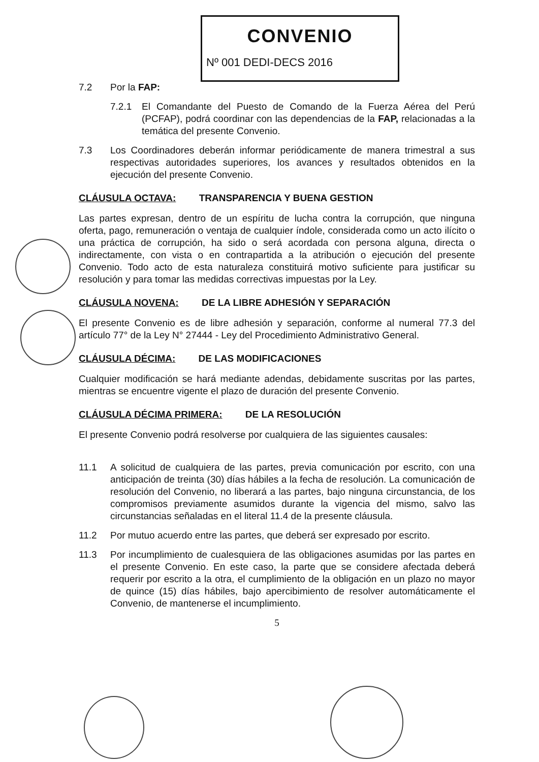CONVENIO
Nº 001 DEDI-DECS 2016
7.2 Por la FAP:
7.2.1 El Comandante del Puesto de Comando de la Fuerza Aérea del Perú (PCFAP), podrá coordinar con las dependencias de la FAP, relacionadas a la temática del presente Convenio.
7.3 Los Coordinadores deberán informar periódicamente de manera trimestral a sus respectivas autoridades superiores, los avances y resultados obtenidos en la ejecución del presente Convenio.
CLÁUSULA OCTAVA: TRANSPARENCIA Y BUENA GESTION
Las partes expresan, dentro de un espíritu de lucha contra la corrupción, que ninguna oferta, pago, remuneración o ventaja de cualquier índole, considerada como un acto ilícito o una práctica de corrupción, ha sido o será acordada con persona alguna, directa o indirectamente, con vista o en contrapartida a la atribución o ejecución del presente Convenio. Todo acto de esta naturaleza constituirá motivo suficiente para justificar su resolución y para tomar las medidas correctivas impuestas por la Ley.
CLÁUSULA NOVENA: DE LA LIBRE ADHESIÓN Y SEPARACIÓN
El presente Convenio es de libre adhesión y separación, conforme al numeral 77.3 del artículo 77° de la Ley N° 27444 - Ley del Procedimiento Administrativo General.
CLÁUSULA DÉCIMA: DE LAS MODIFICACIONES
Cualquier modificación se hará mediante adendas, debidamente suscritas por las partes, mientras se encuentre vigente el plazo de duración del presente Convenio.
CLÁUSULA DÉCIMA PRIMERA: DE LA RESOLUCIÓN
El presente Convenio podrá resolverse por cualquiera de las siguientes causales:
11.1 A solicitud de cualquiera de las partes, previa comunicación por escrito, con una anticipación de treinta (30) días hábiles a la fecha de resolución. La comunicación de resolución del Convenio, no liberará a las partes, bajo ninguna circunstancia, de los compromisos previamente asumidos durante la vigencia del mismo, salvo las circunstancias señaladas en el literal 11.4 de la presente cláusula.
11.2 Por mutuo acuerdo entre las partes, que deberá ser expresado por escrito.
11.3 Por incumplimiento de cualesquiera de las obligaciones asumidas por las partes en el presente Convenio. En este caso, la parte que se considere afectada deberá requerir por escrito a la otra, el cumplimiento de la obligación en un plazo no mayor de quince (15) días hábiles, bajo apercibimiento de resolver automáticamente el Convenio, de mantenerse el incumplimiento.
5